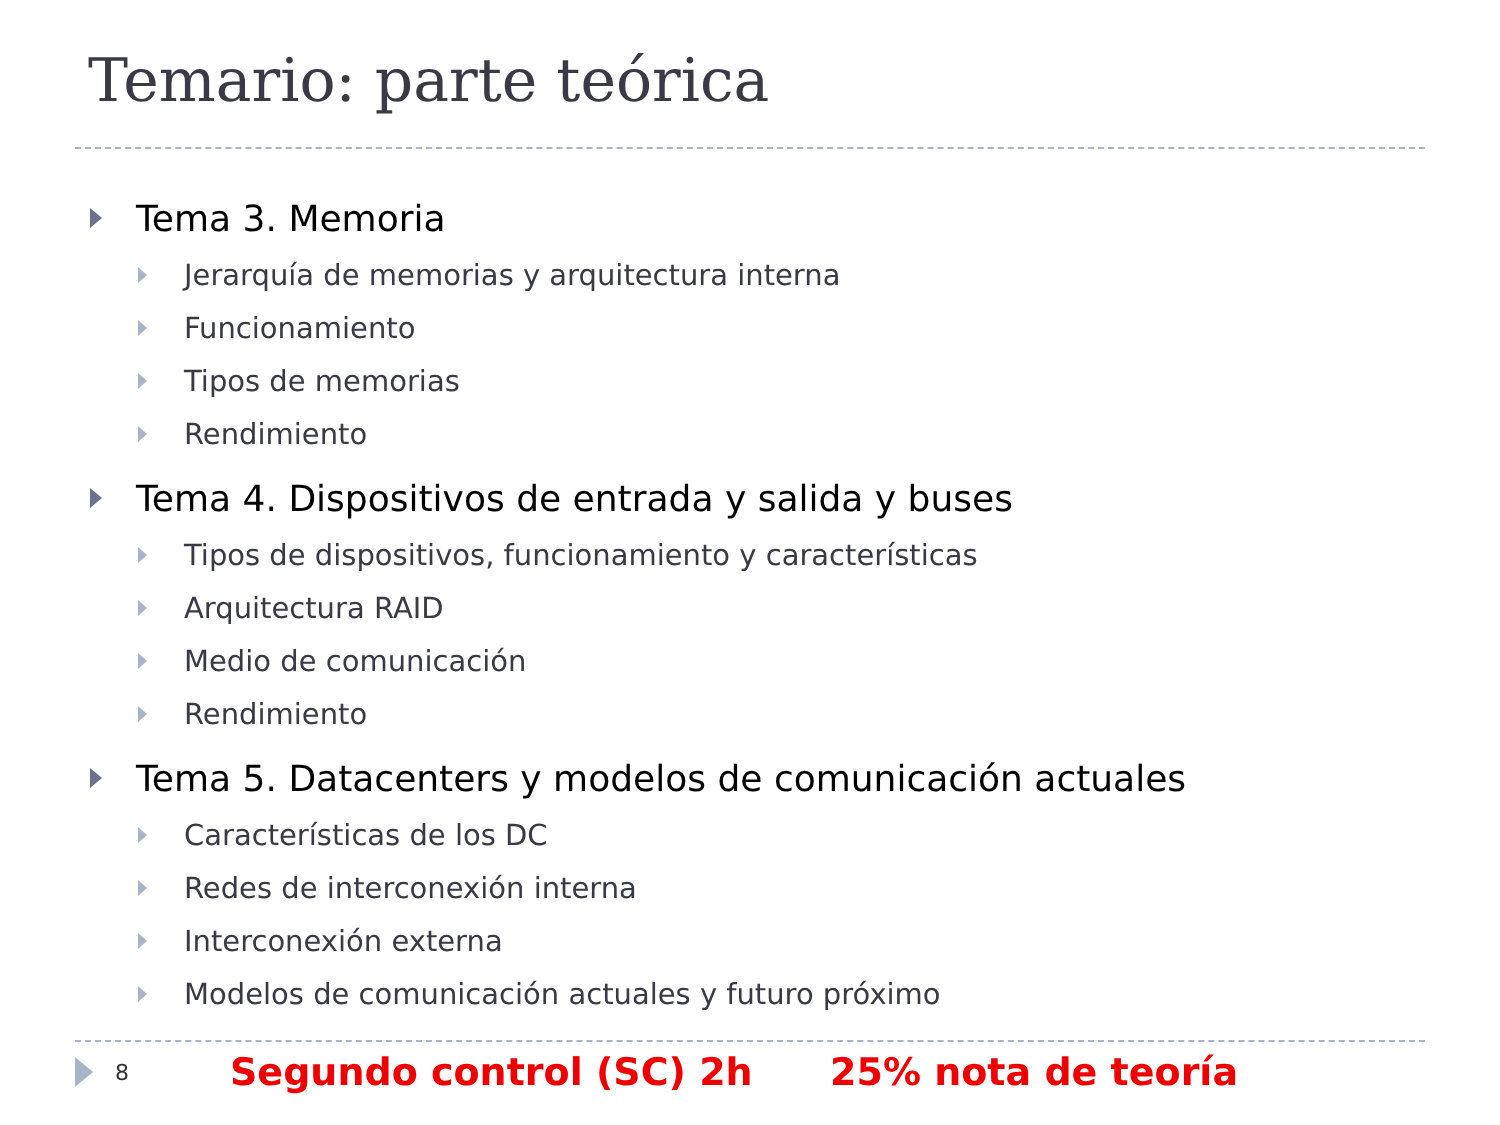Temario: parte teórica
Tema 3. Memoria
Jerarquía de memorias y arquitectura interna
Funcionamiento
Tipos de memorias
Rendimiento
Tema 4. Dispositivos de entrada y salida y buses
Tipos de dispositivos, funcionamiento y características
Arquitectura RAID
Medio de comunicación
Rendimiento
Tema 5. Datacenters y modelos de comunicación actuales
Características de los DC
Redes de interconexión interna
Interconexión externa
Modelos de comunicación actuales y futuro próximo
8 Segundo control (SC) 2h 25% nota de teoría